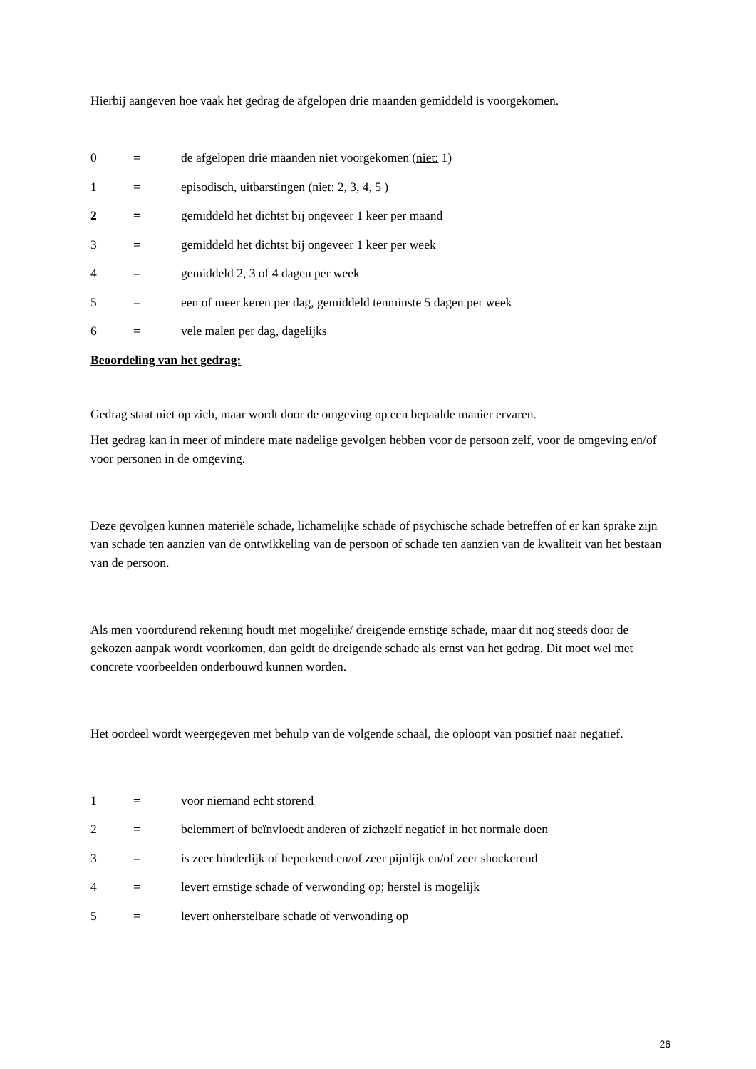Hierbij aangeven hoe vaak het gedrag de afgelopen drie maanden gemiddeld is voorgekomen.
0 = de afgelopen drie maanden niet voorgekomen (niet: 1)
1 = episodisch, uitbarstingen (niet: 2, 3, 4, 5 )
2 = gemiddeld het dichtst bij ongeveer 1 keer per maand
3 = gemiddeld het dichtst bij ongeveer 1 keer per week
4 = gemiddeld 2, 3 of 4 dagen per week
5 = een of meer keren per dag, gemiddeld tenminste 5 dagen per week
6 = vele malen per dag, dagelijks
Beoordeling van het gedrag:
Gedrag staat niet op zich, maar wordt door de omgeving op een bepaalde manier ervaren.
Het gedrag kan in meer of mindere mate nadelige gevolgen hebben voor de persoon zelf, voor de omgeving en/of voor personen in de omgeving.
Deze gevolgen kunnen materiële schade, lichamelijke schade of psychische schade betreffen of er kan sprake zijn van schade ten aanzien van de ontwikkeling van de persoon of schade ten aanzien van de kwaliteit van het bestaan van de persoon.
Als men voortdurend rekening houdt met mogelijke/ dreigende ernstige schade, maar dit nog steeds door de gekozen aanpak wordt voorkomen, dan geldt de dreigende schade als ernst van het gedrag. Dit moet wel met concrete voorbeelden onderbouwd kunnen worden.
Het oordeel wordt weergegeven met behulp van de volgende schaal, die oploopt van positief naar negatief.
1 = voor niemand echt storend
2 = belemmert of beïnvloedt anderen of zichzelf negatief in het normale doen
3 = is zeer hinderlijk of beperkend en/of zeer pijnlijk en/of zeer shockerend
4 = levert ernstige schade of verwonding op; herstel is mogelijk
5 = levert onherstelbare schade of verwonding op
26